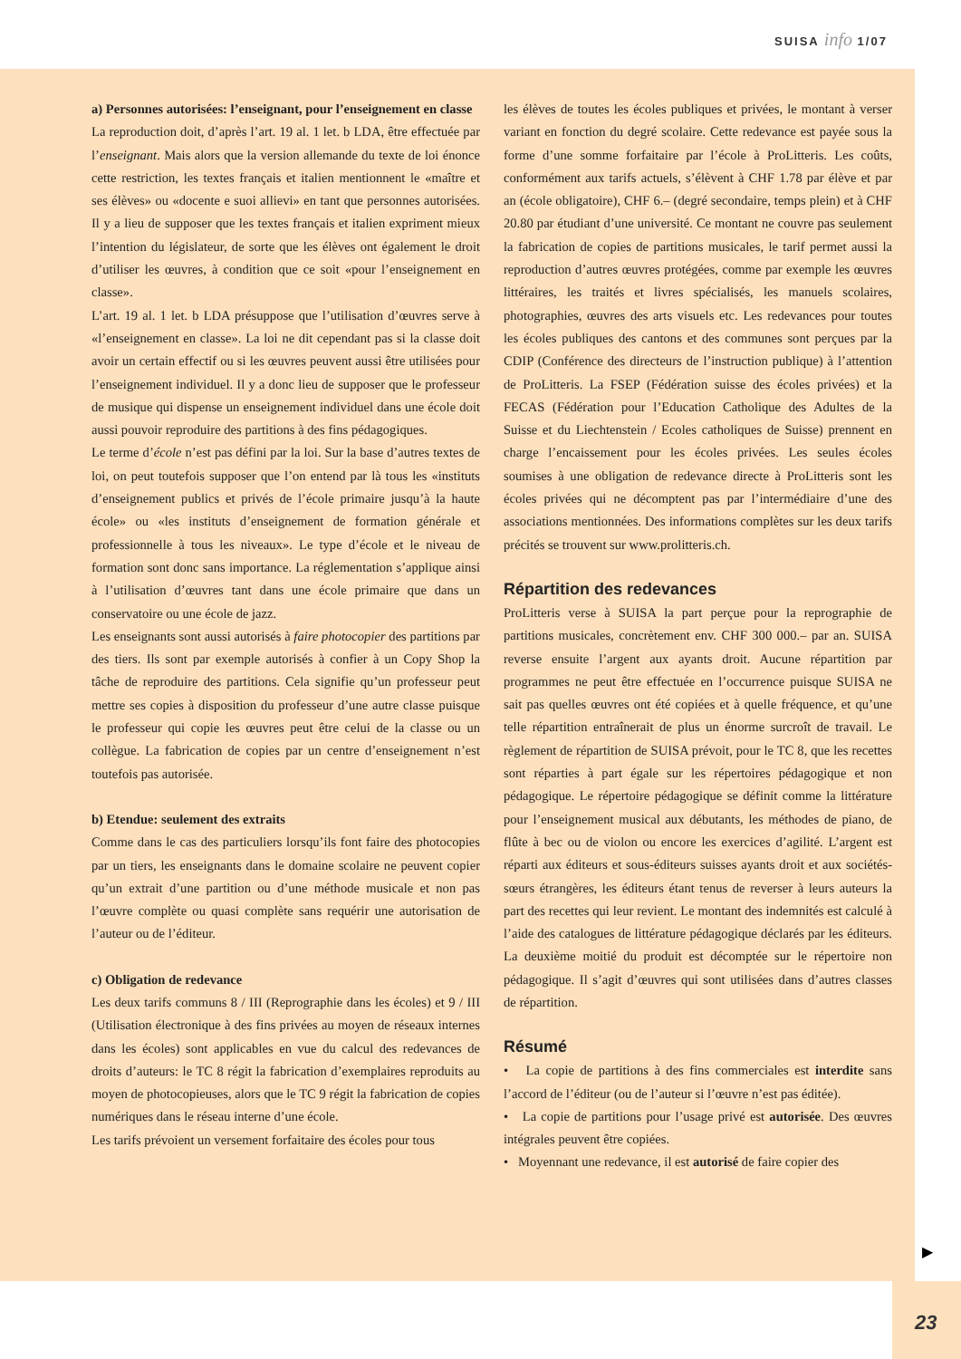SUISA info 1/07
a) Personnes autorisées: l’enseignant, pour l’enseignement en classe
La reproduction doit, d’après l’art. 19 al. 1 let. b LDA, être effectuée par l’enseignant. Mais alors que la version allemande du texte de loi énonce cette restriction, les textes français et italien mentionnent le «maître et ses élèves» ou «docente e suoi allievi» en tant que personnes autorisées. Il y a lieu de supposer que les textes français et italien expriment mieux l’intention du législateur, de sorte que les élèves ont également le droit d’utiliser les œuvres, à condition que ce soit «pour l’enseignement en classe».
L’art. 19 al. 1 let. b LDA présuppose que l’utilisation d’œuvres serve à «l’enseignement en classe». La loi ne dit cependant pas si la classe doit avoir un certain effectif ou si les œuvres peuvent aussi être utilisées pour l’enseignement individuel. Il y a donc lieu de supposer que le professeur de musique qui dispense un enseignement individuel dans une école doit aussi pouvoir reproduire des partitions à des fins pédagogiques.
Le terme d’école n’est pas défini par la loi. Sur la base d’autres textes de loi, on peut toutefois supposer que l’on entend par là tous les «instituts d’enseignement publics et privés de l’école primaire jusqu’à la haute école» ou «les instituts d’enseignement de formation générale et professionnelle à tous les niveaux». Le type d’école et le niveau de formation sont donc sans importance. La réglementation s’applique ainsi à l’utilisation d’œuvres tant dans une école primaire que dans un conservatoire ou une école de jazz.
Les enseignants sont aussi autorisés à faire photocopier des partitions par des tiers. Ils sont par exemple autorisés à confier à un Copy Shop la tâche de reproduire des partitions. Cela signifie qu’un professeur peut mettre ses copies à disposition du professeur d’une autre classe puisque le professeur qui copie les œuvres peut être celui de la classe ou un collègue. La fabrication de copies par un centre d’enseignement n’est toutefois pas autorisée.
b) Etendue: seulement des extraits
Comme dans le cas des particuliers lorsqu’ils font faire des photocopies par un tiers, les enseignants dans le domaine scolaire ne peuvent copier qu’un extrait d’une partition ou d’une méthode musicale et non pas l’œuvre complète ou quasi complète sans requérir une autorisation de l’auteur ou de l’éditeur.
c) Obligation de redevance
Les deux tarifs communs 8 / III (Reprographie dans les écoles) et 9 / III (Utilisation électronique à des fins privées au moyen de réseaux internes dans les écoles) sont applicables en vue du calcul des redevances de droits d’auteurs: le TC 8 régit la fabrication d’exemplaires reproduits au moyen de photocopieuses, alors que le TC 9 régit la fabrication de copies numériques dans le réseau interne d’une école.
Les tarifs prévoient un versement forfaitaire des écoles pour tous
les élèves de toutes les écoles publiques et privées, le montant à verser variant en fonction du degré scolaire. Cette redevance est payée sous la forme d’une somme forfaitaire par l’école à ProLitteris. Les coûts, conformément aux tarifs actuels, s’élèvent à CHF 1.78 par élève et par an (école obligatoire), CHF 6.– (degré secondaire, temps plein) et à CHF 20.80 par étudiant d’une université. Ce montant ne couvre pas seulement la fabrication de copies de partitions musicales, le tarif permet aussi la reproduction d’autres œuvres protégées, comme par exemple les œuvres littéraires, les traités et livres spécialisés, les manuels scolaires, photographies, œuvres des arts visuels etc. Les redevances pour toutes les écoles publiques des cantons et des communes sont perçues par la CDIP (Conférence des directeurs de l’instruction publique) à l’attention de ProLitteris. La FSEP (Fédération suisse des écoles privées) et la FECAS (Fédération pour l’Education Catholique des Adultes de la Suisse et du Liechtenstein / Ecoles catholiques de Suisse) prennent en charge l’encaissement pour les écoles privées. Les seules écoles soumises à une obligation de redevance directe à ProLitteris sont les écoles privées qui ne décomptent pas par l’intermédiaire d’une des associations mentionnées. Des informations complètes sur les deux tarifs précités se trouvent sur www.prolitteris.ch.
Répartition des redevances
ProLitteris verse à SUISA la part perçue pour la reprographie de partitions musicales, concrètement env. CHF 300 000.– par an. SUISA reverse ensuite l’argent aux ayants droit. Aucune répartition par programmes ne peut être effectuée en l’occurrence puisque SUISA ne sait pas quelles œuvres ont été copiées et à quelle fréquence, et qu’une telle répartition entraînerait de plus un énorme surcroît de travail. Le règlement de répartition de SUISA prévoit, pour le TC 8, que les recettes sont réparties à part égale sur les répertoires pédagogique et non pédagogique. Le répertoire pédagogique se définit comme la littérature pour l’enseignement musical aux débutants, les méthodes de piano, de flûte à bec ou de violon ou encore les exercices d’agilité. L’argent est réparti aux éditeurs et sous-éditeurs suisses ayants droit et aux sociétés-sœurs étrangères, les éditeurs étant tenus de reverser à leurs auteurs la part des recettes qui leur revient. Le montant des indemnités est calculé à l’aide des catalogues de littérature pédagogique déclarés par les éditeurs. La deuxième moitié du produit est décomptée sur le répertoire non pédagogique. Il s’agit d’œuvres qui sont utilisées dans d’autres classes de répartition.
Résumé
• La copie de partitions à des fins commerciales est interdite sans l’accord de l’éditeur (ou de l’auteur si l’œuvre n’est pas éditée).
• La copie de partitions pour l’usage privé est autorisée. Des œuvres intégrales peuvent être copiées.
• Moyennant une redevance, il est autorisé de faire copier des
▶
23